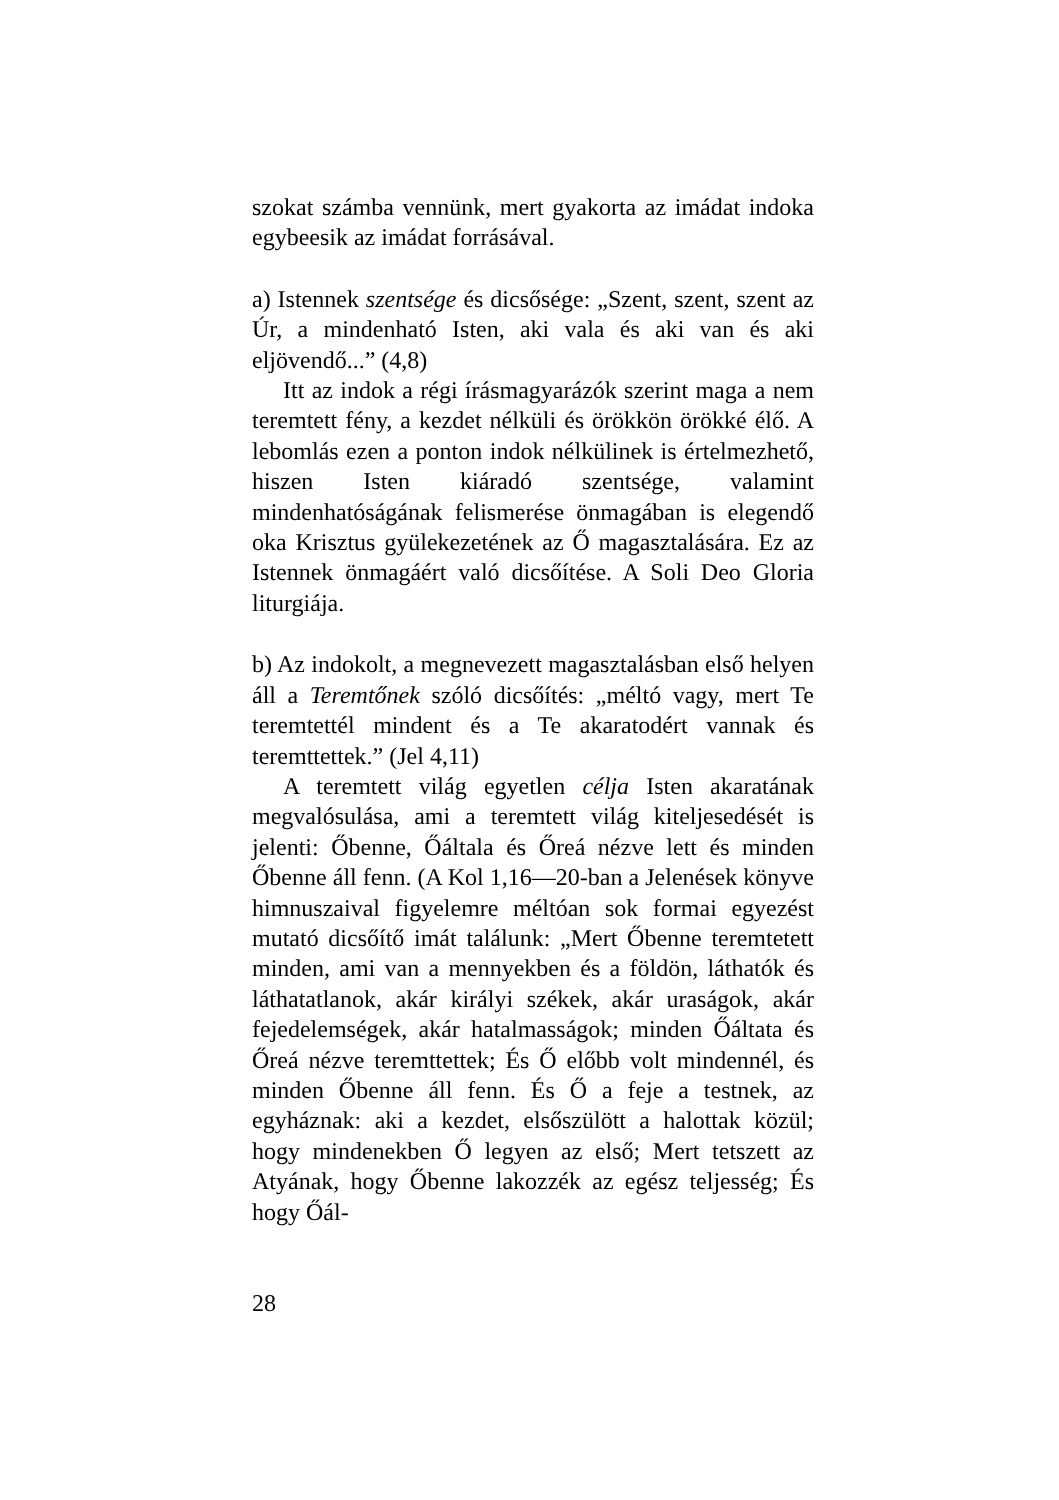szokat számba vennünk, mert gyakorta az imádat indoka egybeesik az imádat forrásával.
a) Istennek szentsége és dicsősége: „Szent, szent, szent az Úr, a mindenható Isten, aki vala és aki van és aki eljövendő...” (4,8)
Itt az indok a régi írásmagyarázók szerint maga a nem teremtett fény, a kezdet nélküli és örökkön örökké élő. A lebomlás ezen a ponton indok nélkülinek is értelmezhető, hiszen Isten kiáradó szentsége, valamint mindenhatóságának felismerése önmagában is elegendő oka Krisztus gyülekezetének az Ő magasztalására. Ez az Istennek önmagáért való dicsőítése. A Soli Deo Gloria liturgiája.
b) Az indokolt, a megnevezett magasztalásban első helyen áll a Teremtőnek szóló dicsőítés: „méltó vagy, mert Te teremtettél mindent és a Te akaratodért vannak és teremttettek.” (Jel 4,11)
A teremtett világ egyetlen célja Isten akaratának megvalósulása, ami a teremtett világ kiteljesedését is jelenti: Őbenne, Őáltala és Őreá nézve lett és minden Őbenne áll fenn. (A Kol 1,16—20-ban a Jelenések könyve himnuszaival figyelemre méltóan sok formai egyezést mutató dicsőítő imát találunk: „Mert Őbenne teremtetett minden, ami van a mennyekben és a földön, láthatók és láthatatlanok, akár királyi székek, akár uraságok, akár fejedelemségek, akár hatalmasságok; minden Őáltata és Őreá nézve teremttettek; És Ő előbb volt mindennél, és minden Őbenne áll fenn. És Ő a feje a testnek, az egyháznak: aki a kezdet, elsőszülött a halottak közül; hogy mindenekben Ő legyen az első; Mert tetszett az Atyának, hogy Őbenne lakozzék az egész teljesség; És hogy Őál-
28